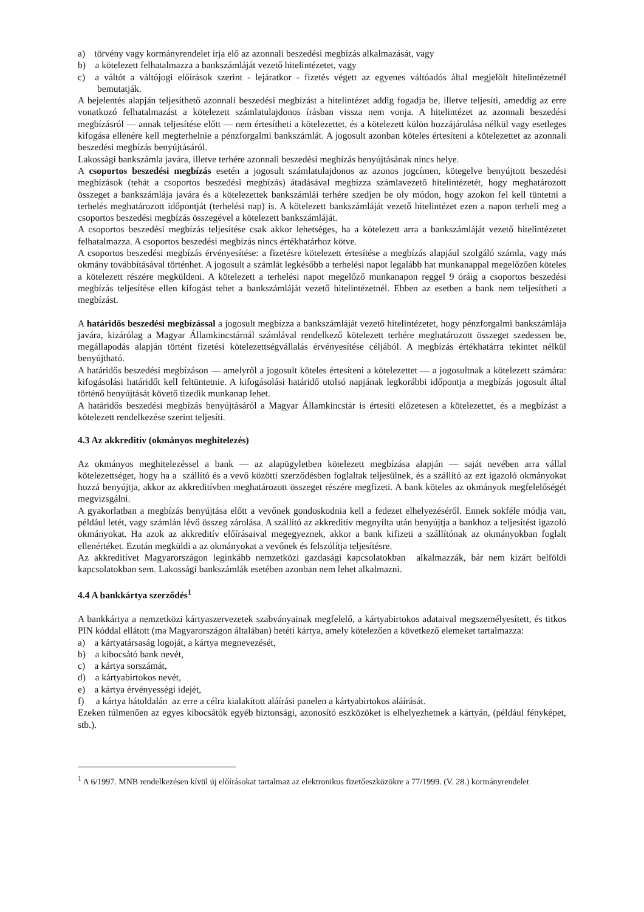a) törvény vagy kormányrendelet írja elő az azonnali beszedési megbízás alkalmazását, vagy
b) a kötelezett felhatalmazza a bankszámláját vezető hitelintézetet, vagy
c) a váltót a váltójogi előírások szerint - lejáratkor - fizetés végett az egyenes váltóadós által megjelölt hitelintézetnél bemutatják.
A bejelentés alapján teljesíthető azonnali beszedési megbízást a hitelintézet addig fogadja be, illetve teljesíti, ameddig az erre vonatkozó felhatalmazást a kötelezett számlatulajdonos írásban vissza nem vonja. A hitelintézet az azonnali beszedési megbízásról — annak teljesítése előtt — nem értesítheti a kötelezettet, és a kötelezett külön hozzájárulása nélkül vagy esetleges kifogása ellenére kell megterhelnie a pénzforgalmi bankszámlát. A jogosult azonban köteles értesíteni a kötelezettet az azonnali beszedési megbízás benyújtásáról.
Lakossági bankszámla javára, illetve terhére azonnali beszedési megbízás benyújtásának nincs helye.
A csoportos beszedési megbízás esetén a jogosult számlatulajdonos az azonos jogcímen, kötegelve benyújtott beszedési megbízások (tehát a csoportos beszedési megbízás) átadásával megbízza számlavezető hitelintézetét, hogy meghatározott összeget a bankszámlája javára és a kötelezettek bankszámlái terhére szedjen be oly módon, hogy azokon fel kell tüntetni a terhelés meghatározott időpontját (terhelési nap) is. A kötelezett bankszámláját vezető hitelintézet ezen a napon terheli meg a csoportos beszedési megbízás összegével a kötelezett bankszámláját.
A csoportos beszedési megbízás teljesítése csak akkor lehetséges, ha a kötelezett arra a bankszámláját vezető hitelintézetet felhatalmazza. A csoportos beszedési megbízás nincs értékhatárhoz kötve.
A csoportos beszedési megbízás érvényesítése: a fizetésre kötelezett értesítése a megbízás alapjául szolgáló számla, vagy más okmány továbbításával történhet. A jogosult a számlát legkésőbb a terhelési napot legalább hat munkanappal megelőzően köteles a kötelezett részére megküldeni. A kötelezett a terhelési napot megelőző munkanapon reggel 9 óráig a csoportos beszedési megbízás teljesítése ellen kifogást tehet a bankszámláját vezető hitelintézetnél. Ebben az esetben a bank nem teljesítheti a megbízást.
A határidős beszedési megbízással a jogosult megbízza a bankszámláját vezető hitelintézetet, hogy pénzforgalmi bankszámlája javára, kizárólag a Magyar Államkincstárnál számlával rendelkező kötelezett terhére meghatározott összeget szedessen be, megállapodás alapján történt fizetési kötelezettségvállalás érvényesítése céljából. A megbízás értékhatárra tekintet nélkül benyújtható.
A határidős beszedési megbízáson — amelyről a jogosult köteles értesíteni a kötelezettet — a jogosultnak a kötelezett számára: kifogásolási határidőt kell feltüntetnie. A kifogásolási határidő utolsó napjának legkorábbi időpontja a megbízás jogosult által történő benyújtását követő tizedik munkanap lehet.
A határidős beszedési megbízás benyújtásáról a Magyar Államkincstár is értesíti előzetesen a kötelezettet, és a megbízást a kötelezett rendelkezése szerint teljesíti.
4.3 Az akkreditív (okmányos meghitelezés)
Az okmányos meghitelezéssel a bank — az alapügyletben kötelezett megbízása alapján — saját nevében arra vállal kötelezettséget, hogy ha a szállító és a vevő közötti szerződésben foglaltak teljesülnek, és a szállító az ezt igazoló okmányokat hozzá benyújtja, akkor az akkreditívben meghatározott összeget részére megfizeti. A bank köteles az okmányok megfelelőségét megvizsgálni.
A gyakorlatban a megbízás benyújtása előtt a vevőnek gondoskodnia kell a fedezet elhelyezéséről. Ennek sokféle módja van, például letét, vagy számlán lévő összeg zárolása. A szállító az akkreditív megnyílta után benyújtja a bankhoz a teljesítést igazoló okmányokat. Ha azok az akkreditív előírásaival megegyeznek, akkor a bank kifizeti a szállítónak az okmányokban foglalt ellenértéket. Ezután megküldi a az okmányokat a vevőnek és felszólítja teljesítésre.
Az akkreditívet Magyarországon leginkább nemzetközi gazdasági kapcsolatokban alkalmazzák, bár nem kizárt belföldi kapcsolatokban sem. Lakossági bankszámlák esetében azonban nem lehet alkalmazni.
4.4 A bankkártya szerződés<sup>1</sup>
A bankkártya a nemzetközi kártyaszervezetek szabványainak megfelelő, a kártyabirtokos adataival megszemélyesített, és titkos PIN kóddal ellátott (ma Magyarországon általában) betéti kártya, amely kötelezően a következő elemeket tartalmazza:
a) a kártyatársaság logoját, a kártya megnevezését,
b) a kibocsátó bank nevét,
c) a kártya sorszámát,
d) a kártyabirtokos nevét,
e) a kártya érvényességi idejét,
f) a kártya hátoldalán az erre a célra kialakított aláírási panelen a kártyabirtokos aláírását.
Ezeken túlmenően az egyes kibocsátók egyéb biztonsági, azonosító eszközöket is elhelyezhetnek a kártyán, (például fényképet, stb.).
<sup>1</sup> A 6/1997. MNB rendelkezésen kívül új előírásokat tartalmaz az elektronikus fizetőeszközökre a 77/1999. (V. 28.) kormányrendelet